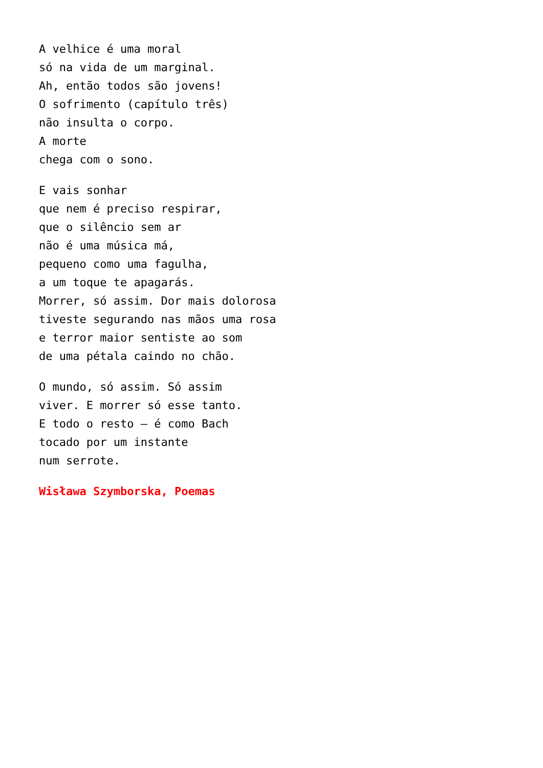A velhice é uma moral
só na vida de um marginal.
Ah, então todos são jovens!
O sofrimento (capítulo três)
não insulta o corpo.
A morte
chega com o sono.
E vais sonhar
que nem é preciso respirar,
que o silêncio sem ar
não é uma música má,
pequeno como uma fagulha,
a um toque te apagarás.
Morrer, só assim. Dor mais dolorosa
tiveste segurando nas mãos uma rosa
e terror maior sentiste ao som
de uma pétala caindo no chão.
O mundo, só assim. Só assim
viver. E morrer só esse tanto.
E todo o resto – é como Bach
tocado por um instante
num serrote.
Wisława Szymborska, Poemas